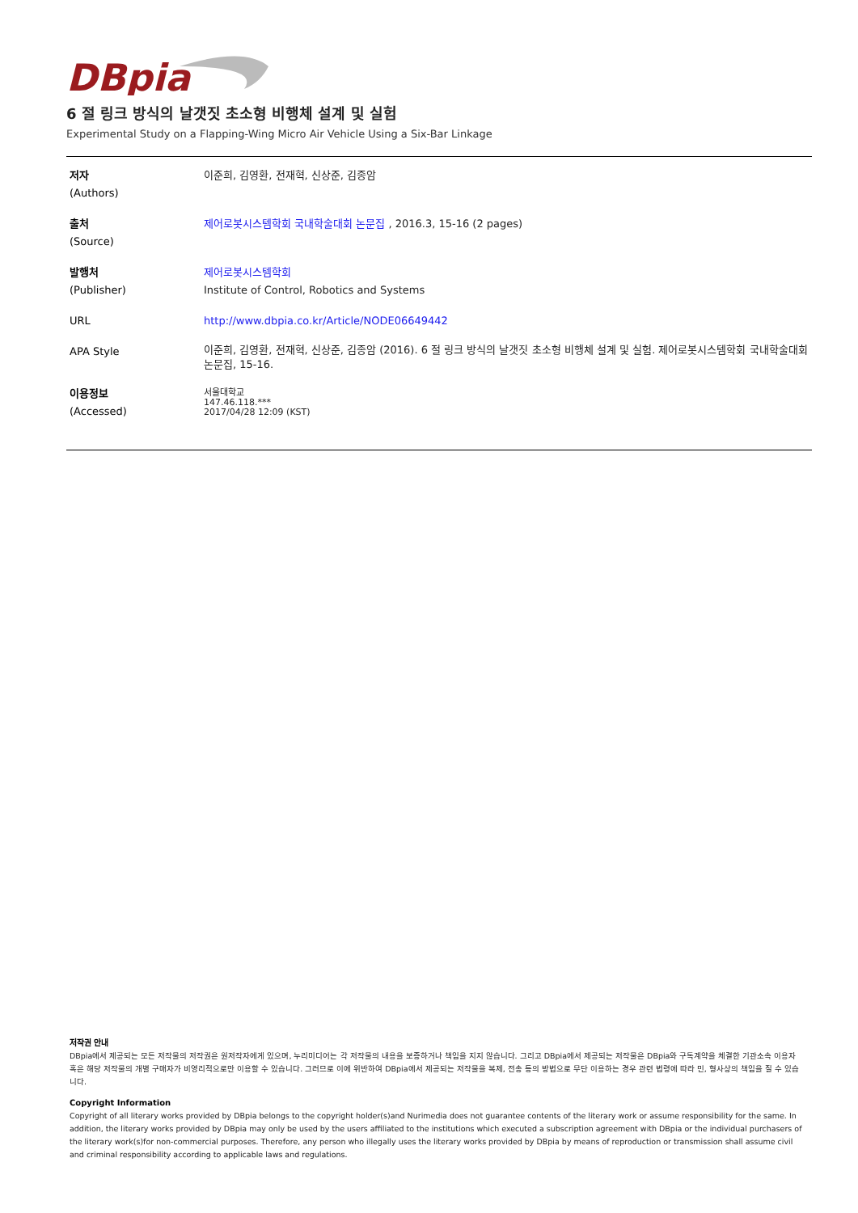DBpia
6 절 링크 방식의 날갯짓 초소형 비행체 설계 및 실험
Experimental Study on a Flapping-Wing Micro Air Vehicle Using a Six-Bar Linkage
| 저자 (Authors) | 이준희, 김영환, 전재혁, 신상준, 김종암 |
| 출처 (Source) | 제어로봇시스템학회 국내학술대회 논문집 , 2016.3, 15-16 (2 pages) |
| 발행처 (Publisher) | 제어로봇시스템학회 Institute of Control, Robotics and Systems |
| URL | http://www.dbpia.co.kr/Article/NODE06649442 |
| APA Style | 이준희, 김영환, 전재혁, 신상준, 김종암 (2016). 6 절 링크 방식의 날갯짓 초소형 비행체 설계 및 실험. 제어로봇시스템학회 국내학술대회 논문집, 15-16. |
| 이용정보 (Accessed) | 서울대학교 147.46.118.*** 2017/04/28 12:09 (KST) |
저작권 안내
DBpia에서 제공되는 모든 저작물의 저작권은 원저작자에게 있으며, 누리미디어는 각 저작물의 내용을 보증하거나 책임을 지지 않습니다. 그리고 DBpia에서 제공되는 저작물은 DBpia와 구독계약을 체결한 기관소속 이용자 혹은 해당 저작물의 개별 구매자가 비영리적으로만 이용할 수 있습니다. 그러므로 이에 위반하여 DBpia에서 제공되는 저작물을 복제, 전송 등의 방법으로 무단 이용하는 경우 관련 법령에 따라 민, 형사상의 책임을 질 수 있습니다.
Copyright Information
Copyright of all literary works provided by DBpia belongs to the copyright holder(s)and Nurimedia does not guarantee contents of the literary work or assume responsibility for the same. In addition, the literary works provided by DBpia may only be used by the users affiliated to the institutions which executed a subscription agreement with DBpia or the individual purchasers of the literary work(s)for non-commercial purposes. Therefore, any person who illegally uses the literary works provided by DBpia by means of reproduction or transmission shall assume civil and criminal responsibility according to applicable laws and regulations.